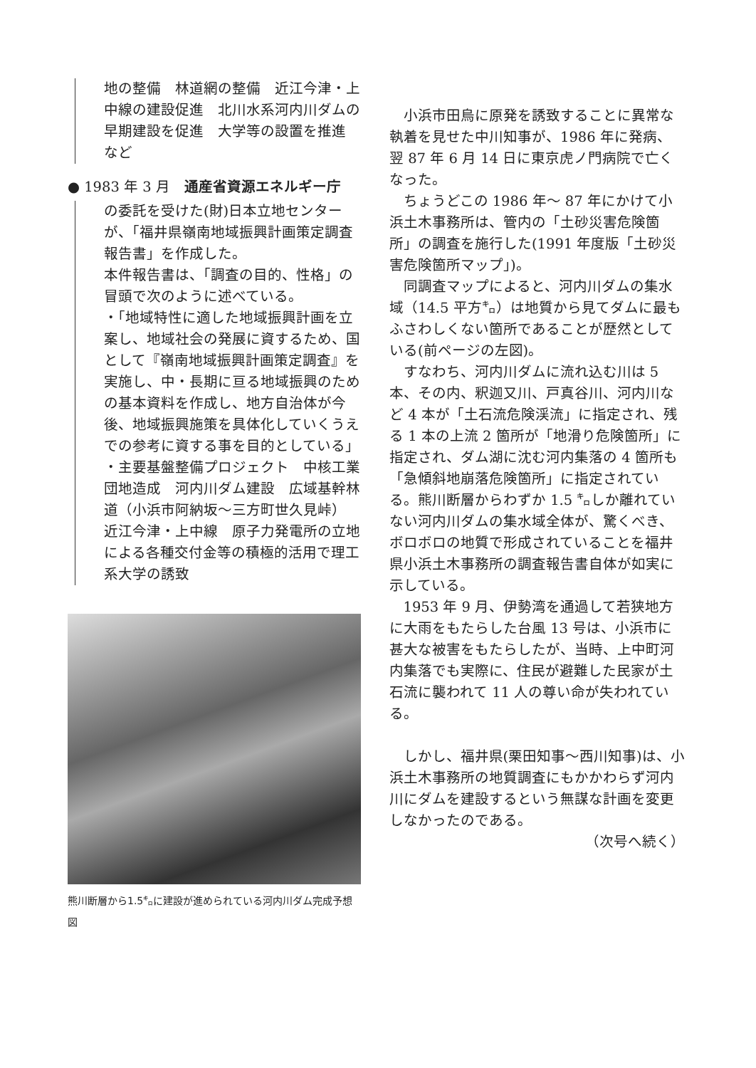地の整備　林道網の整備　近江今津・上中線の建設促進　北川水系河内川ダムの早期建設を促進　大学等の設置を推進　など
● 1983 年 3 月　通産省資源エネルギー庁
の委託を受けた(財)日本立地センターが、「福井県嶺南地域振興計画策定調査報告書」を作成した。
本件報告書は、「調査の目的、性格」の冒頭で次のように述べている。
・「地域特性に適した地域振興計画を立案し、地域社会の発展に資するため、国として『嶺南地域振興計画策定調査』を実施し、中・長期に亘る地域振興のための基本資料を作成し、地方自治体が今後、地域振興施策を具体化していくうえでの参考に資する事を目的としている」
・主要基盤整備プロジェクト　中核工業団地造成　河内川ダム建設　広域基幹林道（小浜市阿納坂～三方町世久見峠）　近江今津・上中線　原子力発電所の立地による各種交付金等の積極的活用で理工系大学の誘致
熊川断層から1.5㌔に建設が進められている河内川ダム完成予想図
小浜市田烏に原発を誘致することに異常な執着を見せた中川知事が、1986 年に発病、翌 87 年 6 月 14 日に東京虎ノ門病院で亡くなった。
ちょうどこの 1986 年～ 87 年にかけて小浜土木事務所は、管内の「土砂災害危険箇所」の調査を施行した(1991 年度版「土砂災害危険箇所マップ」)。
同調査マップによると、河内川ダムの集水域（14.5 平方㌔）は地質から見てダムに最もふさわしくない箇所であることが歴然としている(前ページの左図)。
すなわち、河内川ダムに流れ込む川は 5 本、その内、釈迦又川、戸真谷川、河内川など 4 本が「土石流危険渓流」に指定され、残る 1 本の上流 2 箇所が「地滑り危険箇所」に指定され、ダム湖に沈む河内集落の 4 箇所も「急傾斜地崩落危険箇所」に指定されている。熊川断層からわずか 1.5 ㌔しか離れていない河内川ダムの集水域全体が、驚くべき、ボロボロの地質で形成されていることを福井県小浜土木事務所の調査報告書自体が如実に示している。
1953 年 9 月、伊勢湾を通過して若狭地方に大雨をもたらした台風 13 号は、小浜市に甚大な被害をもたらしたが、当時、上中町河内集落でも実際に、住民が避難した民家が土石流に襲われて 11 人の尊い命が失われている。
しかし、福井県(栗田知事～西川知事)は、小浜土木事務所の地質調査にもかかわらず河内川にダムを建設するという無謀な計画を変更しなかったのである。
（次号へ続く）